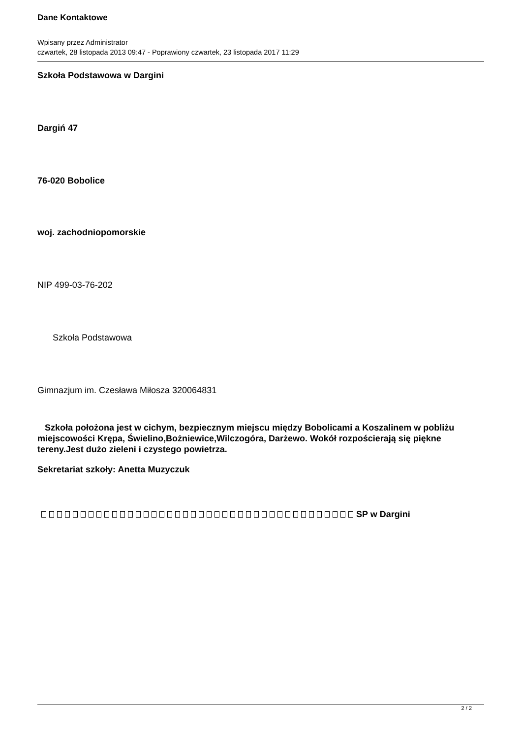Dane Kontaktowe
Wpisany przez Administrator
czwartek, 28 listopada 2013 09:47 - Poprawiony czwartek, 23 listopada 2017 11:29
Szkoła Podstawowa w Dargini
Dargiń 47
76-020 Bobolice
woj. zachodniopomorskie
NIP 499-03-76-202
Szkoła Podstawowa
Gimnazjum im. Czesława Miłosza 320064831
Szkoła położona jest w cichym, bezpiecznym miejscu między Bobolicami a Koszalinem w pobliżu miejscowości Krępa, Świelino,Bożniewice,Wilczogóra, Darżewo. Wokół rozpościerają się piękne tereny.Jest dużo zieleni i czystego powietrza.
Sekretariat szkoły: Anetta Muzyczuk
SP w Dargini
2 / 2